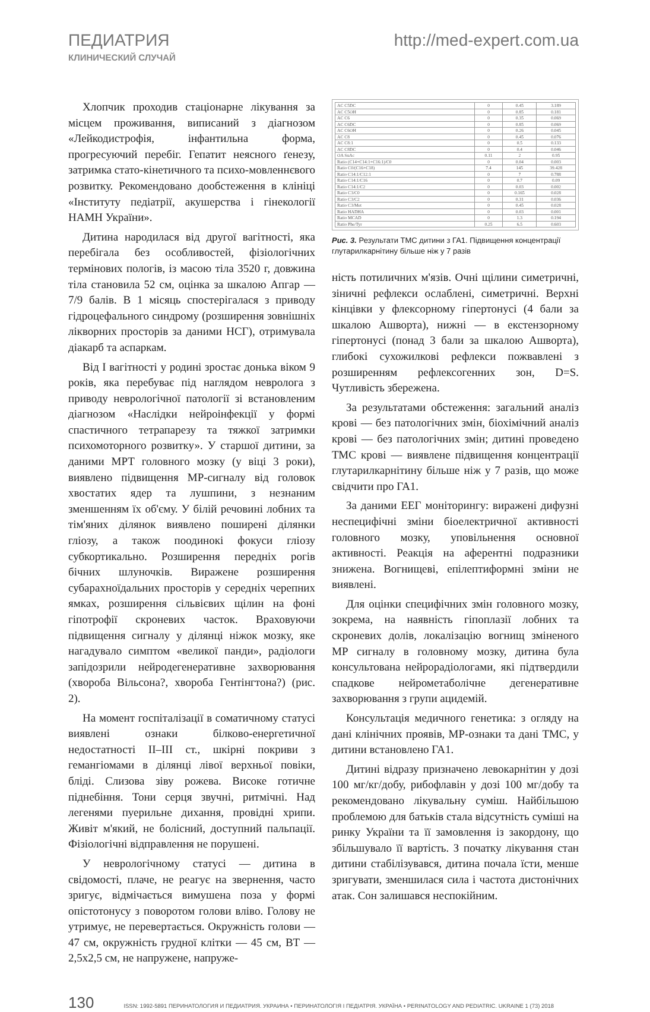ПЕДИАТРИЯ http://med-expert.com.ua
КЛИНИЧЕСКИЙ СЛУЧАЙ
Хлопчик проходив стаціонарне лікування за місцем проживання, виписаний з діагнозом «Лейкодистрофія, інфантильна форма, прогресуючий перебіг. Гепатит неясного ґенезу, затримка стато-кінетичного та психо-мовленнєвого розвитку. Рекомендовано дообстеження в клініці «Інституту педіатрії, акушерства і гінекології НАМН України».
Дитина народилася від другої вагітності, яка перебігала без особливостей, фізіологічних термінових пологів, із масою тіла 3520 г, довжина тіла становила 52 см, оцінка за шкалою Апгар — 7/9 балів. В 1 місяць спостерігалася з приводу гідроцефального синдрому (розширення зовнішніх лікворних просторів за даними НСГ), отримувала діакарб та аспаркам.
Від I вагітності у родині зростає донька віком 9 років, яка перебуває під наглядом невролога з приводу неврологічної патології зі встановленим діагнозом «Наслідки нейроінфекції у формі спастичного тетрапарезу та тяжкої затримки психомоторного розвитку». У старшої дитини, за даними МРТ головного мозку (у віці 3 роки), виявлено підвищення МР-сигналу від головок хвостатих ядер та лушпини, з незнаним зменшенням їх об'єму. У білій речовині лобних та тім'яних ділянок виявлено поширені ділянки гліозу, а також поодинокі фокуси гліозу субкортикально. Розширення передніх рогів бічних шлуночків. Виражене розширення субарахноїдальних просторів у середніх черепних ямках, розширення сільвієвих щілин на фоні гіпотрофії скроневих часток. Враховуючи підвищення сигналу у ділянці ніжок мозку, яке нагадувало симптом «великої панди», радіологи запідозрили нейродегенеративне захворювання (хвороба Вільсона?, хвороба Гентінгтона?) (рис. 2).
На момент госпіталізації в соматичному статусі виявлені ознаки білково-енергетичної недостатності II–III ст., шкірні покриви з гемангіомами в ділянці лівої верхньої повіки, бліді. Слизова зіву рожева. Високе готичне піднебіння. Тони серця звучні, ритмічні. Над легенями пуерильне дихання, провідні хрипи. Живіт м'який, не болісний, доступний пальпації. Фізіологічні відправлення не порушені.
У неврологічному статусі — дитина в свідомості, плаче, не реагує на звернення, часто зригує, відмічається вимушена поза у формі опістотонусу з поворотом голови вліво. Голову не утримує, не перевертається. Окружність голови — 47 см, окружність грудної клітки — 45 см, ВТ — 2,5х2,5 см, не напружене, напруже-
| AC C5DC | 0 | 0.45 | 3.189 |
| AC C5OH | 0 | 0.85 | 0.181 |
| AC C6 | 0 | 0.35 | 0.069 |
| AC C6DC | 0 | 0.85 | 0.069 |
| AC C6OH | 0 | 0.26 | 0.045 |
| AC C8 | 0 | 0.45 | 0.076 |
| AC C8:1 | 0 | 0.5 | 0.133 |
| AC C8DC | 0 | 0.4 | 0.046 |
| OA SuAc | 0.11 | 2 | 0.95 |
| Ratio (C14+C14:1+C16:1)/C0 | 0 | 0.04 | 0.003 |
| Ratio C0/(C16+C18) | 7.4 | 145 | 39.428 |
| Ratio C14:1/C12:1 | 0 | 7 | 0.788 |
| Ratio C14:1/C16 | 0 | 0.7 | 0.09 |
| Ratio C14:1/C2 | 0 | 0.03 | 0.002 |
| Ratio C3/C0 | 0 | 0.165 | 0.028 |
| Ratio C3/C2 | 0 | 0.31 | 0.036 |
| Ratio C3/Met | 0 | 0.45 | 0.028 |
| Ratio HADHA | 0 | 0.03 | 0.001 |
| Ratio MCAD | 0 | 1.3 | 0.194 |
| Ratio Phe/Tyr | 0.25 | 6.5 | 0.603 |
Рис. 3. Результати ТМС дитини з ГА1. Підвищення концентрації глутарилкарнітину більше ніж у 7 разів
ність потиличних м'язів. Очні щілини симетричні, зіничні рефлекси ослаблені, симетричні. Верхні кінцівки у флексорному гіпертонусі (4 бали за шкалою Ашворта), нижні — в екстензорному гіпертонусі (понад 3 бали за шкалою Ашворта), глибокі сухожилкові рефлекси пожвавлені з розширенням рефлексогенних зон, D=S. Чутливість збережена.
За результатами обстеження: загальний аналіз крові — без патологічних змін, біохімічний аналіз крові — без патологічних змін; дитині проведено ТМС крові — виявлене підвищення концентрації глутарилкарнітину більше ніж у 7 разів, що може свідчити про ГА1.
За даними ЕЕГ моніторингу: виражені дифузні неспецифічні зміни біоелектричної активності головного мозку, уповільнення основної активності. Реакція на аферентні подразники знижена. Вогнищеві, епілептиформні зміни не виявлені.
Для оцінки специфічних змін головного мозку, зокрема, на наявність гіпоплазії лобних та скроневих долів, локалізацію вогнищ зміненого МР сигналу в головному мозку, дитина була консультована нейрорадіологами, які підтвердили спадкове нейрометаболічне дегенеративне захворювання з групи ацидемій.
Консультація медичного генетика: з огляду на дані клінічних проявів, МР-ознаки та дані ТМС, у дитини встановлено ГА1.
Дитині відразу призначено левокарнітин у дозі 100 мг/кг/добу, рибофлавін у дозі 100 мг/добу та рекомендовано лікувальну суміш. Найбільшою проблемою для батьків стала відсутність суміші на ринку України та її замовлення із закордону, що збільшувало її вартість. З початку лікування стан дитини стабілізувався, дитина почала їсти, менше зригувати, зменшилася сила і частота дистонічних атак. Сон залишався неспокійним.
130 ISSN: 1992-5891 ПЕРИНАТОЛОГИЯ И ПЕДИАТРИЯ. УКРАИНА • ПЕРИНАТОЛОГІЯ І ПЕДІАТРІЯ. УКРАЇНА • PERINATOLOGY AND PEDIATRIC. UKRAINE 1 (73) 2018